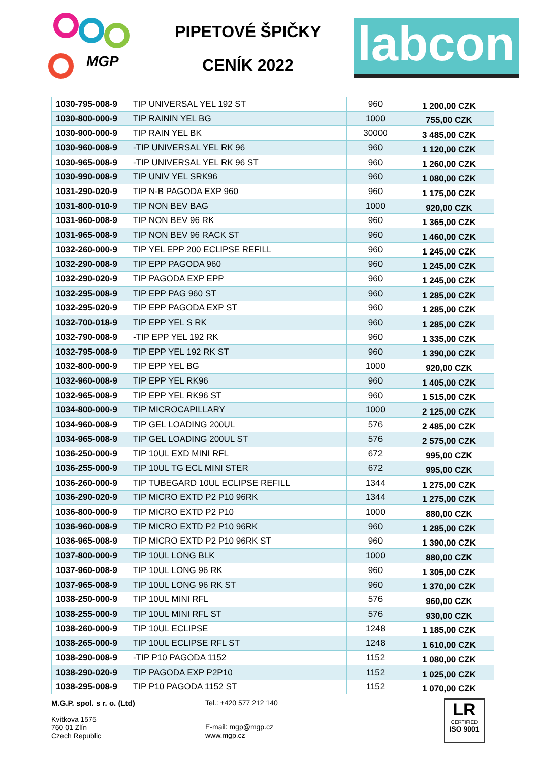MGP
PIPETOVÉ ŠPIČKY
CENÍK 2022
labcon
| 1030-795-008-9 | TIP UNIVERSAL YEL 192 ST | 960 | 1 200,00 CZK |
| 1030-800-000-9 | TIP RAININ YEL BG | 1000 | 755,00 CZK |
| 1030-900-000-9 | TIP RAIN YEL BK | 30000 | 3 485,00 CZK |
| 1030-960-008-9 | -TIP UNIVERSAL YEL RK 96 | 960 | 1 120,00 CZK |
| 1030-965-008-9 | -TIP UNIVERSAL YEL RK 96 ST | 960 | 1 260,00 CZK |
| 1030-990-008-9 | TIP UNIV YEL SRK96 | 960 | 1 080,00 CZK |
| 1031-290-020-9 | TIP N-B PAGODA EXP 960 | 960 | 1 175,00 CZK |
| 1031-800-010-9 | TIP NON BEV BAG | 1000 | 920,00 CZK |
| 1031-960-008-9 | TIP NON BEV 96 RK | 960 | 1 365,00 CZK |
| 1031-965-008-9 | TIP NON BEV 96 RACK ST | 960 | 1 460,00 CZK |
| 1032-260-000-9 | TIP YEL EPP 200 ECLIPSE REFILL | 960 | 1 245,00 CZK |
| 1032-290-008-9 | TIP EPP PAGODA 960 | 960 | 1 245,00 CZK |
| 1032-290-020-9 | TIP PAGODA EXP EPP | 960 | 1 245,00 CZK |
| 1032-295-008-9 | TIP EPP PAG 960 ST | 960 | 1 285,00 CZK |
| 1032-295-020-9 | TIP EPP PAGODA EXP ST | 960 | 1 285,00 CZK |
| 1032-700-018-9 | TIP EPP YEL S RK | 960 | 1 285,00 CZK |
| 1032-790-008-9 | -TIP EPP YEL 192 RK | 960 | 1 335,00 CZK |
| 1032-795-008-9 | TIP EPP YEL 192 RK ST | 960 | 1 390,00 CZK |
| 1032-800-000-9 | TIP EPP YEL BG | 1000 | 920,00 CZK |
| 1032-960-008-9 | TIP EPP YEL RK96 | 960 | 1 405,00 CZK |
| 1032-965-008-9 | TIP EPP YEL RK96 ST | 960 | 1 515,00 CZK |
| 1034-800-000-9 | TIP MICROCAPILLARY | 1000 | 2 125,00 CZK |
| 1034-960-008-9 | TIP GEL LOADING 200UL | 576 | 2 485,00 CZK |
| 1034-965-008-9 | TIP GEL LOADING 200UL ST | 576 | 2 575,00 CZK |
| 1036-250-000-9 | TIP 10UL EXD MINI RFL | 672 | 995,00 CZK |
| 1036-255-000-9 | TIP 10UL TG ECL MINI STER | 672 | 995,00 CZK |
| 1036-260-000-9 | TIP TUBEGARD 10UL ECLIPSE REFILL | 1344 | 1 275,00 CZK |
| 1036-290-020-9 | TIP MICRO EXTD P2 P10 96RK | 1344 | 1 275,00 CZK |
| 1036-800-000-9 | TIP MICRO EXTD P2 P10 | 1000 | 880,00 CZK |
| 1036-960-008-9 | TIP MICRO EXTD P2 P10 96RK | 960 | 1 285,00 CZK |
| 1036-965-008-9 | TIP MICRO EXTD P2 P10 96RK ST | 960 | 1 390,00 CZK |
| 1037-800-000-9 | TIP 10UL LONG BLK | 1000 | 880,00 CZK |
| 1037-960-008-9 | TIP 10UL LONG 96 RK | 960 | 1 305,00 CZK |
| 1037-965-008-9 | TIP 10UL LONG 96 RK ST | 960 | 1 370,00 CZK |
| 1038-250-000-9 | TIP 10UL MINI RFL | 576 | 960,00 CZK |
| 1038-255-000-9 | TIP 10UL MINI RFL ST | 576 | 930,00 CZK |
| 1038-260-000-9 | TIP 10UL ECLIPSE | 1248 | 1 185,00 CZK |
| 1038-265-000-9 | TIP 10UL ECLIPSE RFL ST | 1248 | 1 610,00 CZK |
| 1038-290-008-9 | -TIP P10 PAGODA 1152 | 1152 | 1 080,00 CZK |
| 1038-290-020-9 | TIP PAGODA EXP P2P10 | 1152 | 1 025,00 CZK |
| 1038-295-008-9 | TIP P10 PAGODA 1152 ST | 1152 | 1 070,00 CZK |
M.G.P. spol. s r. o. (Ltd)
Kvítkova 1575
760 01 Zlín
Czech Republic
Tel.: +420 577 212 140
E-mail: mgp@mgp.cz
www.mgp.cz
LR
CERTIFIED
ISO 9001